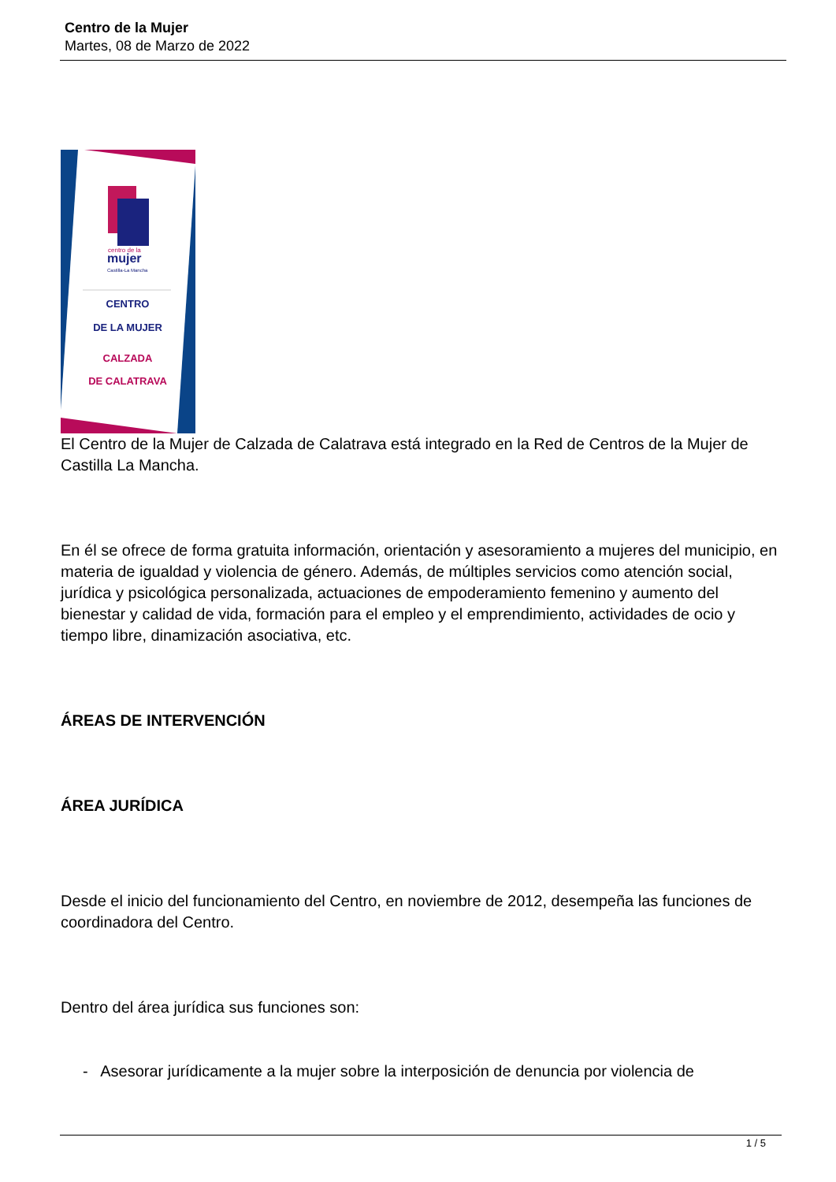Centro de la Mujer
Martes, 08 de Marzo de 2022
centro de la
mujer
Castilla-La Mancha
CENTRO
DE LA MUJER
CALZADA
DE CALATRAVA
El Centro de la Mujer de Calzada de Calatrava está integrado en la Red de Centros de la Mujer de Castilla La Mancha.
En él se ofrece de forma gratuita información, orientación y asesoramiento a mujeres del municipio, en materia de igualdad y violencia de género. Además, de múltiples servicios como atención social, jurídica y psicológica personalizada, actuaciones de empoderamiento femenino y aumento del bienestar y calidad de vida, formación para el empleo y el emprendimiento, actividades de ocio y tiempo libre, dinamización asociativa, etc.
ÁREAS DE INTERVENCIÓN
ÁREA JURÍDICA
Desde el inicio del funcionamiento del Centro, en noviembre de 2012, desempeña las funciones de coordinadora del Centro.
Dentro del área jurídica sus funciones son:
- Asesorar jurídicamente a la mujer sobre la interposición de denuncia por violencia de
1 / 5